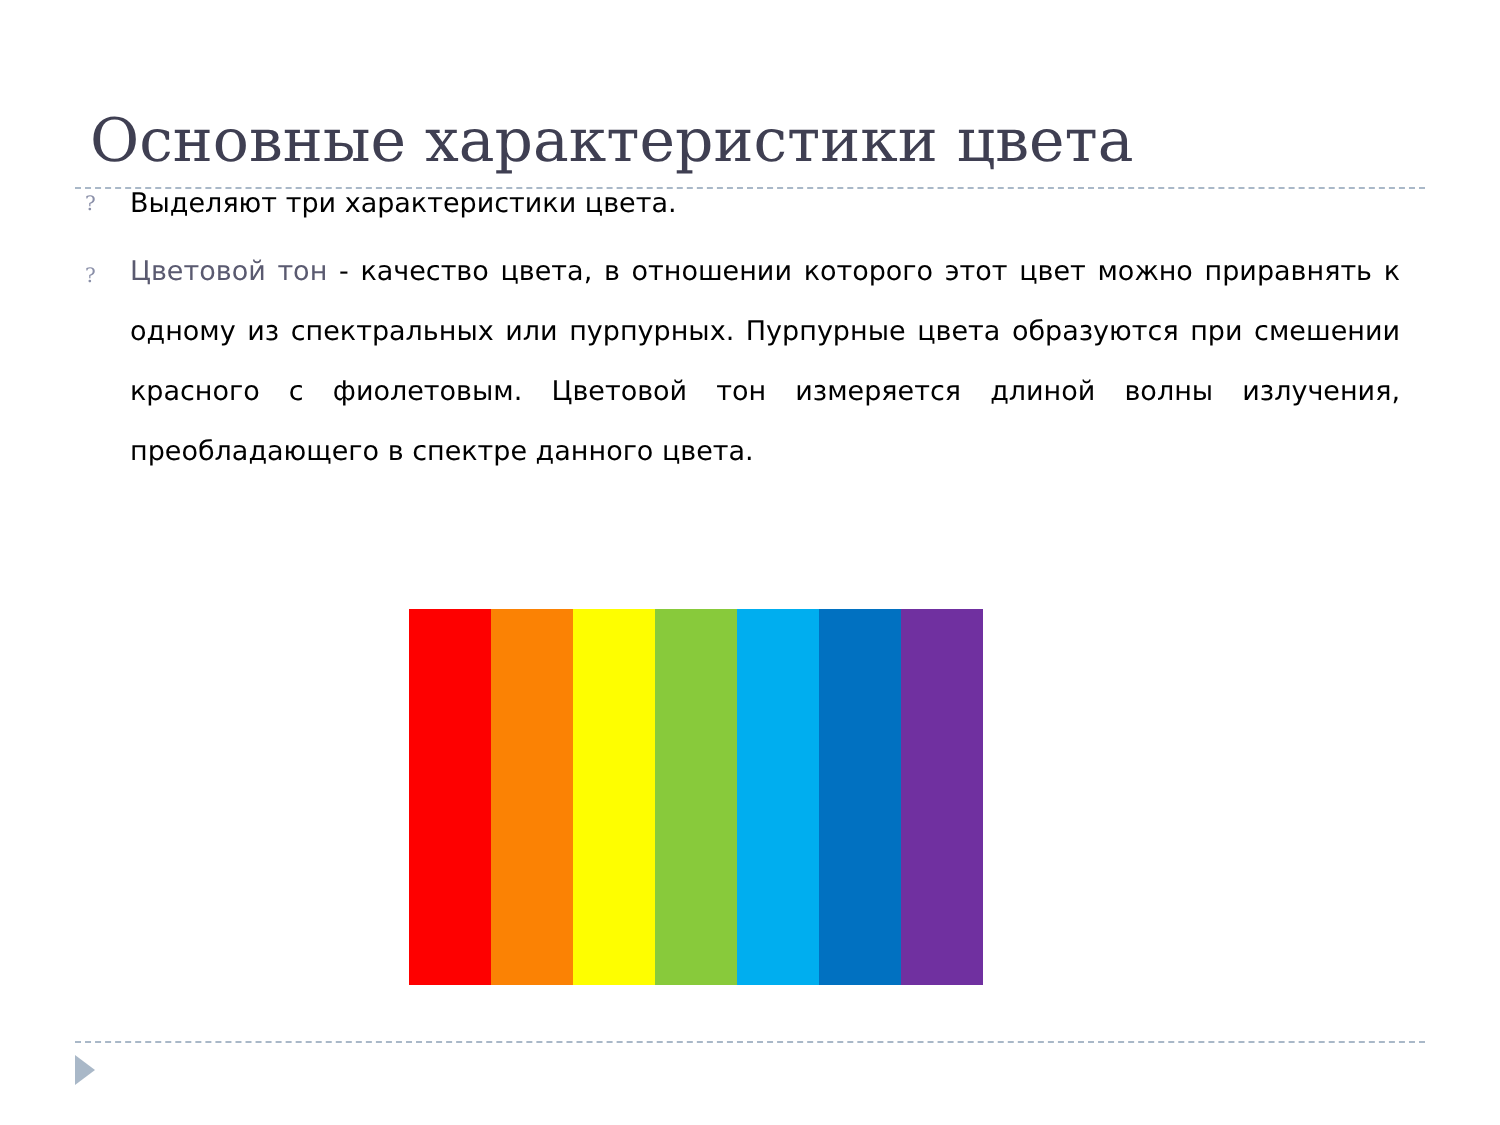Основные характеристики цвета
?
Выделяют три характеристики цвета.
?
Цветовой тон - качество цвета, в отношении которого этот цвет можно приравнять к одному из спектральных или пурпурных. Пурпурные цвета образуются при смешении красного с фиолетовым. Цветовой тон измеряется длиной волны излучения, преобладающего в спектре данного цвета.